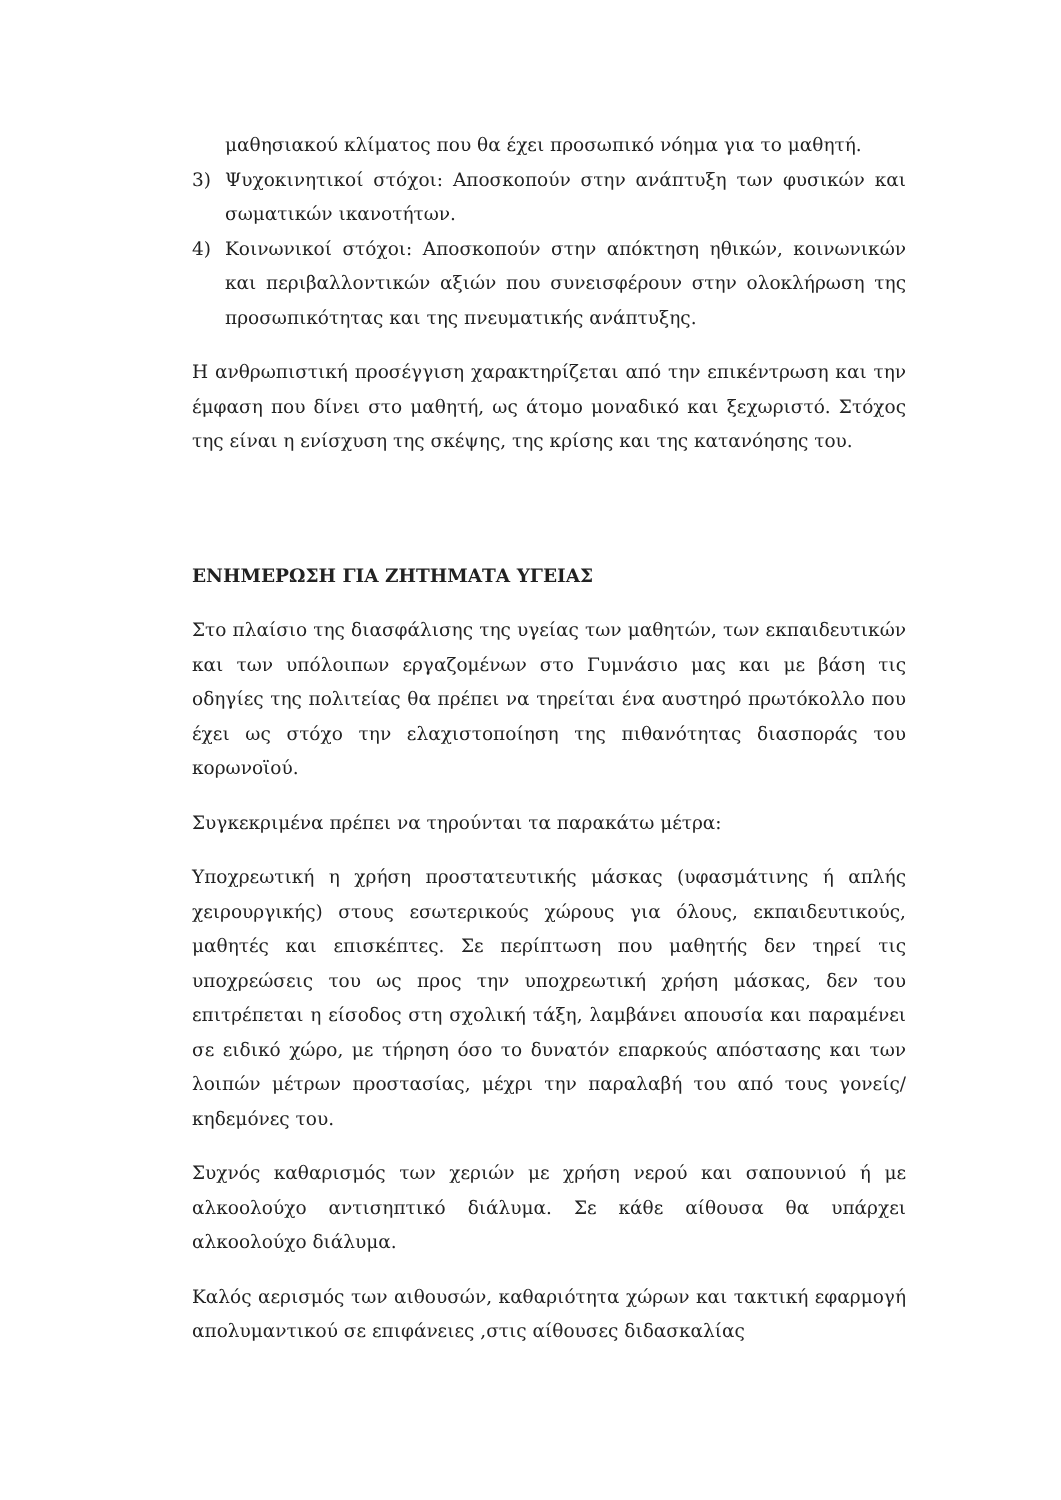μαθησιακού κλίματος που θα έχει προσωπικό νόημα για το μαθητή.
3) Ψυχοκινητικοί στόχοι: Αποσκοπούν στην ανάπτυξη των φυσικών και σωματικών ικανοτήτων.
4) Κοινωνικοί στόχοι: Αποσκοπούν στην απόκτηση ηθικών, κοινωνικών και περιβαλλοντικών αξιών που συνεισφέρουν στην ολοκλήρωση της προσωπικότητας και της πνευματικής ανάπτυξης.
Η ανθρωπιστική προσέγγιση χαρακτηρίζεται από την επικέντρωση και την έμφαση που δίνει στο μαθητή, ως άτομο μοναδικό και ξεχωριστό. Στόχος της είναι η ενίσχυση της σκέψης, της κρίσης και της κατανόησης του.
ΕΝΗΜΕΡΩΣΗ ΓΙΑ ΖΗΤΗΜΑΤΑ ΥΓΕΙΑΣ
Στο πλαίσιο της διασφάλισης της υγείας των μαθητών, των εκπαιδευτικών και των υπόλοιπων εργαζομένων στο Γυμνάσιο μας και με βάση τις οδηγίες της πολιτείας θα πρέπει να τηρείται ένα αυστηρό πρωτόκολλο που έχει ως στόχο την ελαχιστοποίηση της πιθανότητας διασποράς του κορωνοϊού.
Συγκεκριμένα πρέπει να τηρούνται τα παρακάτω μέτρα:
Υποχρεωτική η χρήση προστατευτικής μάσκας (υφασμάτινης ή απλής χειρουργικής) στους εσωτερικούς χώρους για όλους, εκπαιδευτικούς, μαθητές και επισκέπτες. Σε περίπτωση που μαθητής δεν τηρεί τις υποχρεώσεις του ως προς την υποχρεωτική χρήση μάσκας, δεν του επιτρέπεται η είσοδος στη σχολική τάξη, λαμβάνει απουσία και παραμένει σε ειδικό χώρο, με τήρηση όσο το δυνατόν επαρκούς απόστασης και των λοιπών μέτρων προστασίας, μέχρι την παραλαβή του από τους γονείς/κηδεμόνες του.
Συχνός καθαρισμός των χεριών με χρήση νερού και σαπουνιού ή με αλκοολούχο αντισηπτικό διάλυμα. Σε κάθε αίθουσα θα υπάρχει αλκοολούχο διάλυμα.
Καλός αερισμός των αιθουσών, καθαριότητα χώρων και τακτική εφαρμογή απολυμαντικού σε επιφάνειες ,στις αίθουσες διδασκαλίας